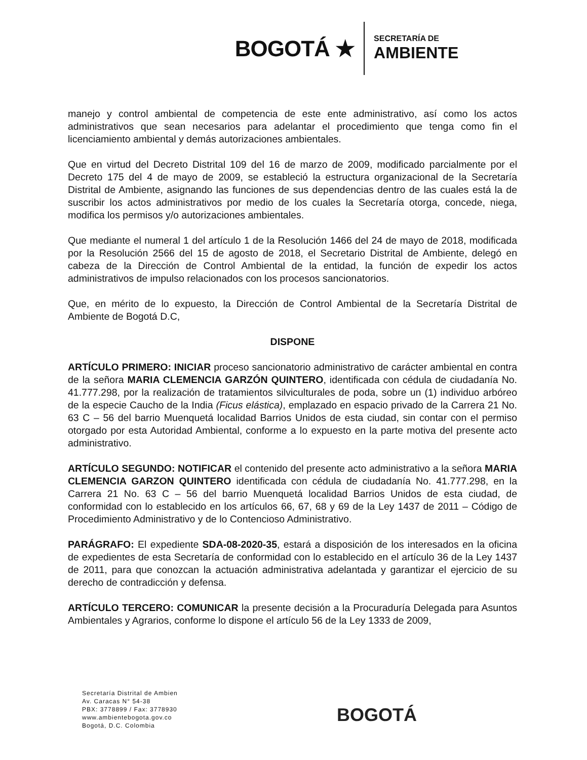BOGOTÁ ★
SECRETARÍA DE
AMBIENTE
manejo y control ambiental de competencia de este ente administrativo, así como los actos administrativos que sean necesarios para adelantar el procedimiento que tenga como fin el licenciamiento ambiental y demás autorizaciones ambientales.
Que en virtud del Decreto Distrital 109 del 16 de marzo de 2009, modificado parcialmente por el Decreto 175 del 4 de mayo de 2009, se estableció la estructura organizacional de la Secretaría Distrital de Ambiente, asignando las funciones de sus dependencias dentro de las cuales está la de suscribir los actos administrativos por medio de los cuales la Secretaría otorga, concede, niega, modifica los permisos y/o autorizaciones ambientales.
Que mediante el numeral 1 del artículo 1 de la Resolución 1466 del 24 de mayo de 2018, modificada por la Resolución 2566 del 15 de agosto de 2018, el Secretario Distrital de Ambiente, delegó en cabeza de la Dirección de Control Ambiental de la entidad, la función de expedir los actos administrativos de impulso relacionados con los procesos sancionatorios.
Que, en mérito de lo expuesto, la Dirección de Control Ambiental de la Secretaría Distrital de Ambiente de Bogotá D.C,
DISPONE
ARTÍCULO PRIMERO: INICIAR proceso sancionatorio administrativo de carácter ambiental en contra de la señora MARIA CLEMENCIA GARZÓN QUINTERO, identificada con cédula de ciudadanía No. 41.777.298, por la realización de tratamientos silviculturales de poda, sobre un (1) individuo arbóreo de la especie Caucho de la India (Ficus elástica), emplazado en espacio privado de la Carrera 21 No. 63 C – 56 del barrio Muenquetá localidad Barrios Unidos de esta ciudad, sin contar con el permiso otorgado por esta Autoridad Ambiental, conforme a lo expuesto en la parte motiva del presente acto administrativo.
ARTÍCULO SEGUNDO: NOTIFICAR el contenido del presente acto administrativo a la señora MARIA CLEMENCIA GARZON QUINTERO identificada con cédula de ciudadanía No. 41.777.298, en la Carrera 21 No. 63 C – 56 del barrio Muenquetá localidad Barrios Unidos de esta ciudad, de conformidad con lo establecido en los artículos 66, 67, 68 y 69 de la Ley 1437 de 2011 – Código de Procedimiento Administrativo y de lo Contencioso Administrativo.
PARÁGRAFO: El expediente SDA-08-2020-35, estará a disposición de los interesados en la oficina de expedientes de esta Secretaría de conformidad con lo establecido en el artículo 36 de la Ley 1437 de 2011, para que conozcan la actuación administrativa adelantada y garantizar el ejercicio de su derecho de contradicción y defensa.
ARTÍCULO TERCERO: COMUNICAR la presente decisión a la Procuraduría Delegada para Asuntos Ambientales y Agrarios, conforme lo dispone el artículo 56 de la Ley 1333 de 2009,
Secretaría Distrital de Ambien
Av. Caracas N° 54-38
PBX: 3778899 / Fax: 3778930
www.ambientebogota.gov.co
Bogotá, D.C. Colombia
BOGOTÁ